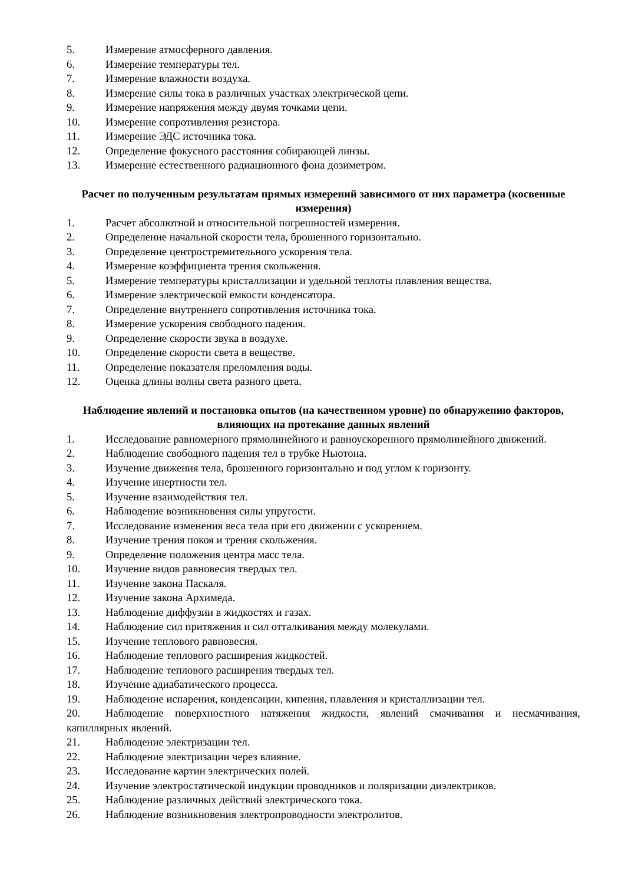5. Измерение атмосферного давления.
6. Измерение температуры тел.
7. Измерение влажности воздуха.
8. Измерение силы тока в различных участках электрической цепи.
9. Измерение напряжения между двумя точками цепи.
10. Измерение сопротивления резистора.
11. Измерение ЭДС источника тока.
12. Определение фокусного расстояния собирающей линзы.
13. Измерение естественного радиационного фона дозиметром.
Расчет по полученным результатам прямых измерений зависимого от них параметра (косвенные измерения)
1. Расчет абсолютной и относительной погрешностей измерения.
2. Определение начальной скорости тела, брошенного горизонтально.
3. Определение центростремительного ускорения тела.
4. Измерение коэффициента трения скольжения.
5. Измерение температуры кристаллизации и удельной теплоты плавления вещества.
6. Измерение электрической емкости конденсатора.
7. Определение внутреннего сопротивления источника тока.
8. Измерение ускорения свободного падения.
9. Определение скорости звука в воздухе.
10. Определение скорости света в веществе.
11. Определение показателя преломления воды.
12. Оценка длины волны света разного цвета.
Наблюдение явлений и постановка опытов (на качественном уровне) по обнаружению факторов, влияющих на протекание данных явлений
1. Исследование равномерного прямолинейного и равноускоренного прямолинейного движений.
2. Наблюдение свободного падения тел в трубке Ньютона.
3. Изучение движения тела, брошенного горизонтально и под углом к горизонту.
4. Изучение инертности тел.
5. Изучение взаимодействия тел.
6. Наблюдение возникновения силы упругости.
7. Исследование изменения веса тела при его движении с ускорением.
8. Изучение трения покоя и трения скольжения.
9. Определение положения центра масс тела.
10. Изучение видов равновесия твердых тел.
11. Изучение закона Паскаля.
12. Изучение закона Архимеда.
13. Наблюдение диффузии в жидкостях и газах.
14. Наблюдение сил притяжения и сил отталкивания между молекулами.
15. Изучение теплового равновесия.
16. Наблюдение теплового расширения жидкостей.
17. Наблюдение теплового расширения твердых тел.
18. Изучение адиабатического процесса.
19. Наблюдение испарения, конденсации, кипения, плавления и кристаллизации тел.
20. Наблюдение поверхностного натяжения жидкости, явлений смачивания и несмачивания, капиллярных явлений.
21. Наблюдение электризации тел.
22. Наблюдение электризации через влияние.
23. Исследование картин электрических полей.
24. Изучение электростатической индукции проводников и поляризации диэлектриков.
25. Наблюдение различных действий электрического тока.
26. Наблюдение возникновения электропроводности электролитов.